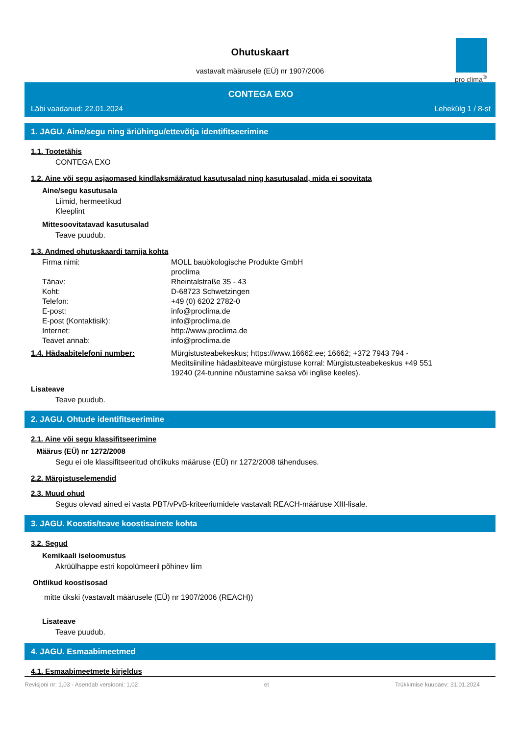pro clima<sup>®</sup>
Ohutuskaart
vastavalt määrusele (EÜ) nr 1907/2006
CONTEGA EXO
Läbi vaadanud: 22.01.2024 Lehekülg 1 / 8-st
1. JAGU. Aine/segu ning äriühingu/ettevõtja identifitseerimine
1.1. Tootetähis
CONTEGA EXO
1.2. Aine või segu asjaomased kindlaksmääratud kasutusalad ning kasutusalad, mida ei soovitata
Aine/segu kasutusala
Liimid, hermeetikud
Kleeplint
Mittesoovitatavad kasutusalad
Teave puudub.
1.3. Andmed ohutuskaardi tarnija kohta
Firma nimi: MOLL bauökologische Produkte GmbH
proclima
Tänav: Rheintalstraße 35 - 43
Koht: D-68723 Schwetzingen
Telefon: +49 (0) 6202 2782-0
E-post: info@proclima.de
E-post (Kontaktisik): info@proclima.de
Internet: http://www.proclima.de
Teavet annab: info@proclima.de
1.4. Hädaabitelefoni number: Mürgistusteabekeskus; https://www.16662.ee; 16662; +372 7943 794 - Meditsiiniline hädaabiteave mürgistuse korral: Mürgistusteabekeskus +49 551 19240 (24-tunnine nõustamine saksa või inglise keeles).
Lisateave
Teave puudub.
2. JAGU. Ohtude identifitseerimine
2.1. Aine või segu klassifitseerimine
Määrus (EÜ) nr 1272/2008
Segu ei ole klassifitseeritud ohtlikuks määruse (EÜ) nr 1272/2008 tähenduses.
2.2. Märgistuselemendid
2.3. Muud ohud
Segus olevad ained ei vasta PBT/vPvB-kriteeriumidele vastavalt REACH-määruse XIII-lisale.
3. JAGU. Koostis/teave koostisainete kohta
3.2. Segud
Kemikaali iseloomustus
Akrüülhappe estri kopolümeeril põhinev liim
Ohtlikud koostisosad
mitte ükski (vastavalt määrusele (EÜ) nr 1907/2006 (REACH))
Lisateave
Teave puudub.
4. JAGU. Esmaabimeetmed
4.1. Esmaabimeetmete kirjeldus
Revisjoni nr: 1,03 - Asendab versiooni: 1,02 et Trükkimise kuupäev: 31.01.2024